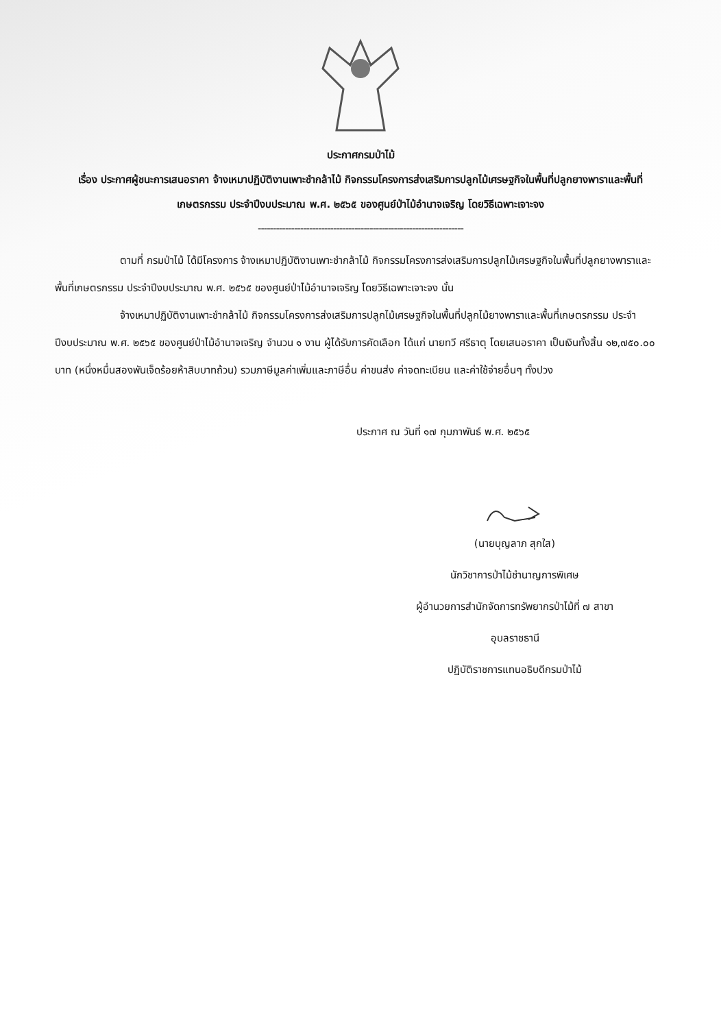ประกาศกรมป่าไม้
เรื่อง ประกาศผู้ชนะการเสนอราคา จ้างเหมาปฏิบัติงานเพาะชำกล้าไม้ กิจกรรมโครงการส่งเสริมการปลูกไม้เศรษฐกิจในพื้นที่ปลูกยางพาราและพื้นที่เกษตรกรรม ประจำปีงบประมาณ พ.ศ. ๒๕๖๕ ของศูนย์ป่าไม้อำนาจเจริญ โดยวิธีเฉพาะเจาะจง
--------------------------------------------------------------------
ตามที่ กรมป่าไม้ ได้มีโครงการ จ้างเหมาปฏิบัติงานเพาะชำกล้าไม้ กิจกรรมโครงการส่งเสริมการปลูกไม้เศรษฐกิจในพื้นที่ปลูกยางพาราและพื้นที่เกษตรกรรม ประจำปีงบประมาณ พ.ศ. ๒๕๖๕ ของศูนย์ป่าไม้อำนาจเจริญ โดยวิธีเฉพาะเจาะจง นั้น
จ้างเหมาปฏิบัติงานเพาะชำกล้าไม้ กิจกรรมโครงการส่งเสริมการปลูกไม้เศรษฐกิจในพื้นที่ปลูกไม้ยางพาราและพื้นที่เกษตรกรรม ประจำปีงบประมาณ พ.ศ. ๒๕๖๕ ของศูนย์ป่าไม้อำนาจเจริญ จำนวน ๑ งาน ผู้ได้รับการคัดเลือก ได้แก่ นายทวี ศรีธาตุ โดยเสนอราคา เป็นเงินทั้งสิ้น ๑๒,๗๕๐.๐๐ บาท (หนึ่งหมื่นสองพันเจ็ดร้อยห้าสิบบาทถ้วน) รวมภาษีมูลค่าเพิ่มและภาษีอื่น ค่าขนส่ง ค่าจดทะเบียน และค่าใช้จ่ายอื่นๆ ทั้งปวง
ประกาศ ณ วันที่ ๑๗ กุมภาพันธ์ พ.ศ. ๒๕๖๕
(นายบุญลาภ สุกใส)
นักวิชาการป่าไม้ชำนาญการพิเศษ
ผู้อำนวยการสำนักจัดการทรัพยากรป่าไม้ที่ ๗ สาขา
อุบลราชธานี
ปฏิบัติราชการแทนอธิบดีกรมป่าไม้